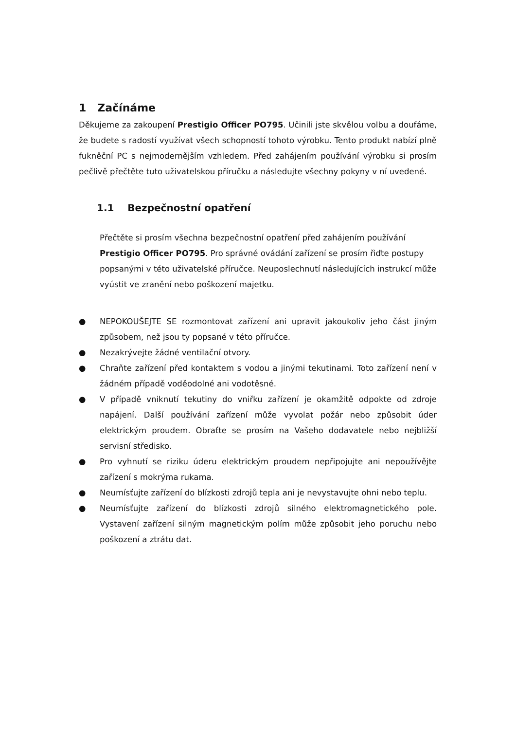1 Začínáme
Děkujeme za zakoupení Prestigio Officer PO795. Učinili jste skvělou volbu a doufáme, že budete s radostí využívat všech schopností tohoto výrobku. Tento produkt nabízí plně fukněční PC s nejmodernějším vzhledem. Před zahájením používání výrobku si prosím pečlivě přečtěte tuto uživatelskou příručku a následujte všechny pokyny v ní uvedené.
1.1 Bezpečnostní opatření
Přečtěte si prosím všechna bezpečnostní opatření před zahájením používání Prestigio Officer PO795. Pro správné ovádání zařízení se prosím řiďte postupy popsanými v této uživatelské příručce. Neuposlechnutí následujících instrukcí může vyústit ve zranění nebo poškození majetku.
● NEPOKOUŠEJTE SE rozmontovat zařízení ani upravit jakoukoliv jeho část jiným způsobem, než jsou ty popsané v této příručce.
● Nezakrývejte žádné ventilační otvory.
● Chraňte zařízení před kontaktem s vodou a jinými tekutinami. Toto zařízení není v žádném případě voděodolné ani vodotěsné.
● V případě vniknutí tekutiny do vniřku zařízení je okamžitě odpokte od zdroje napájení. Další používání zařízení může vyvolat požár nebo způsobit úder elektrickým proudem. Obraťte se prosím na Vašeho dodavatele nebo nejbližší servisní středisko.
● Pro vyhnutí se riziku úderu elektrickým proudem nepřipojujte ani nepoužívějte zařízení s mokrýma rukama.
● Neumísťujte zařízení do blízkosti zdrojů tepla ani je nevystavujte ohni nebo teplu.
● Neumísťujte zařízení do blízkosti zdrojů silného elektromagnetického pole. Vystavení zařízení silným magnetickým polím může způsobit jeho poruchu nebo poškození a ztrátu dat.